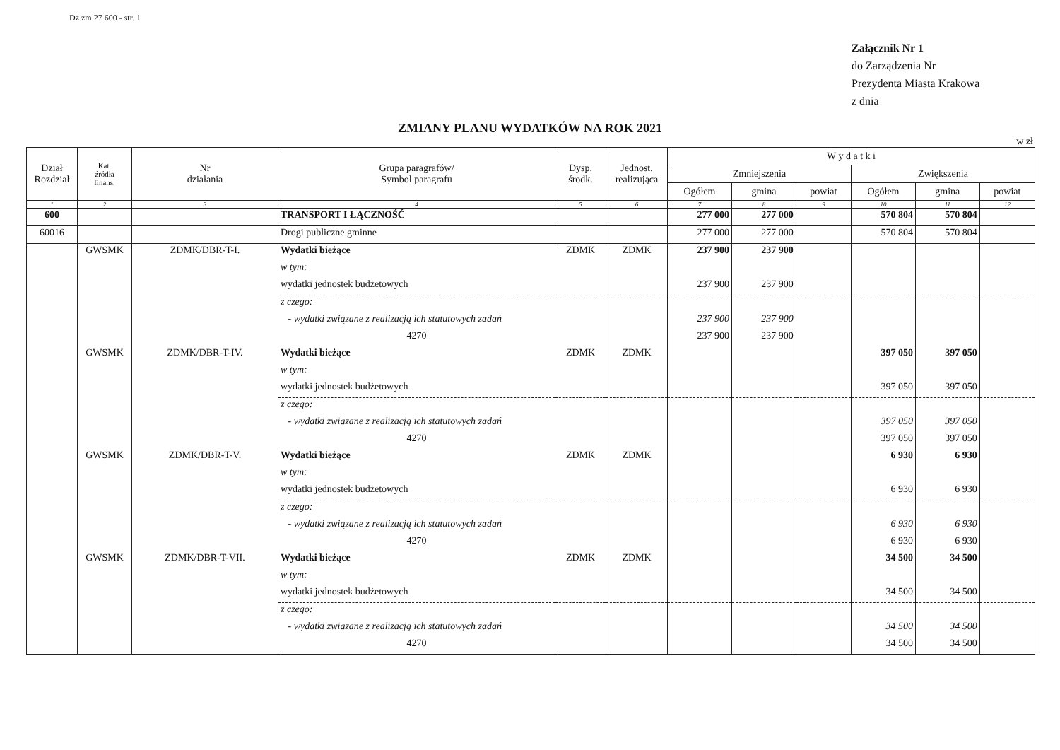Dz zm 27 600 - str. 1
Załącznik Nr 1
do Zarządzenia Nr
Prezydenta Miasta Krakowa
z dnia
ZMIANY PLANU WYDATKÓW NA ROK 2021
w zł
| Dział Rozdział | Kat. źródła finans. | Nr działania | Grupa paragrafów/ Symbol paragrafu | Dysp. środk. | Jednost. realizująca | W y d a t k i | | | | | |
| --- | --- | --- | --- | --- | --- | --- | --- | --- | --- | --- | --- |
| | | | | | | Zmniejszenia | | | Zwiększenia | | |
| | | | | | | Ogółem | gmina | powiat | Ogółem | gmina | powiat |
| 1 | 2 | 3 | 4 | 5 | 6 | 7 | 8 | 9 | 10 | 11 | 12 |
| 600 | | | TRANSPORT I ŁĄCZNOŚĆ | | | 277 000 | 277 000 | | 570 804 | 570 804 | |
| 60016 | | | Drogi publiczne gminne | | | 277 000 | 277 000 | | 570 804 | 570 804 | |
| | GWSMK | ZDMK/DBR-T-I. | Wydatki bieżące | ZDMK | ZDMK | 237 900 | 237 900 | | | | |
| | | | w tym: | | | | | | | | |
| | | | wydatki jednostek budżetowych | | | 237 900 | 237 900 | | | | |
| | | | z czego: | | | | | | | | |
| | | | - wydatki związane z realizacją ich statutowych zadań | | | 237 900 | 237 900 | | | | |
| | | | 4270 | | | 237 900 | 237 900 | | | | |
| | GWSMK | ZDMK/DBR-T-IV. | Wydatki bieżące | ZDMK | ZDMK | | | | 397 050 | 397 050 | |
| | | | w tym: | | | | | | | | |
| | | | wydatki jednostek budżetowych | | | | | | 397 050 | 397 050 | |
| | | | z czego: | | | | | | | | |
| | | | - wydatki związane z realizacją ich statutowych zadań | | | | | | 397 050 | 397 050 | |
| | | | 4270 | | | | | | 397 050 | 397 050 | |
| | GWSMK | ZDMK/DBR-T-V. | Wydatki bieżące | ZDMK | ZDMK | | | | 6 930 | 6 930 | |
| | | | w tym: | | | | | | | | |
| | | | wydatki jednostek budżetowych | | | | | | 6 930 | 6 930 | |
| | | | z czego: | | | | | | | | |
| | | | - wydatki związane z realizacją ich statutowych zadań | | | | | | 6 930 | 6 930 | |
| | | | 4270 | | | | | | 6 930 | 6 930 | |
| | GWSMK | ZDMK/DBR-T-VII. | Wydatki bieżące | ZDMK | ZDMK | | | | 34 500 | 34 500 | |
| | | | w tym: | | | | | | | | |
| | | | wydatki jednostek budżetowych | | | | | | 34 500 | 34 500 | |
| | | | z czego: | | | | | | | | |
| | | | - wydatki związane z realizacją ich statutowych zadań | | | | | | 34 500 | 34 500 | |
| | | | 4270 | | | | | | 34 500 | 34 500 | |